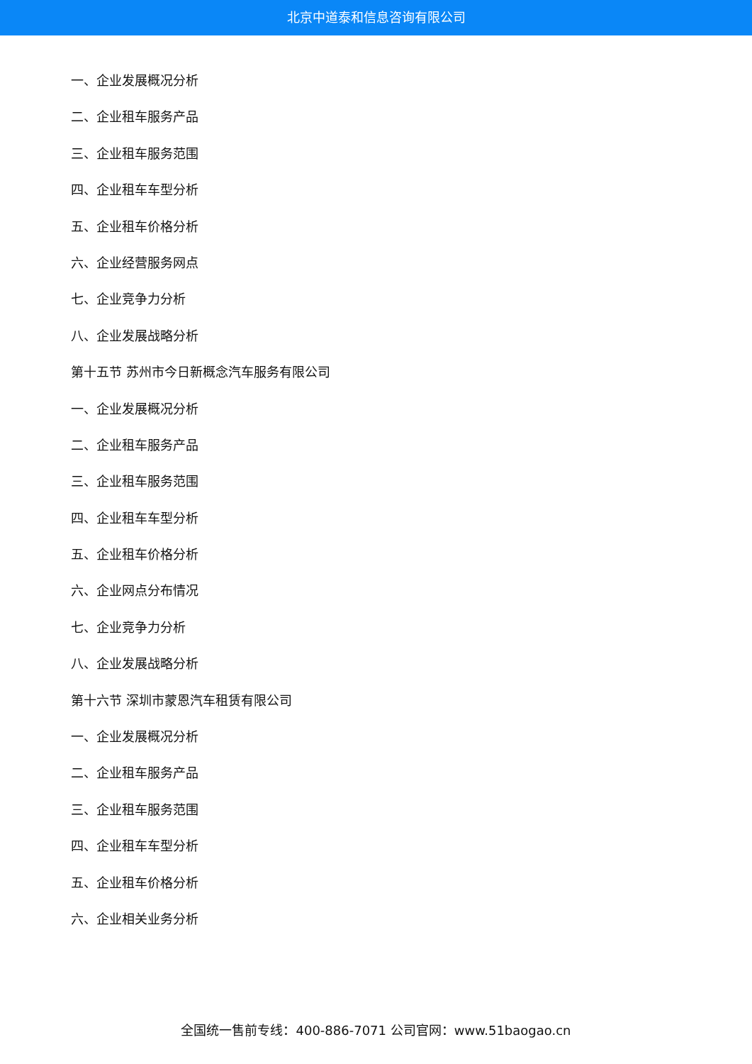北京中道泰和信息咨询有限公司
一、企业发展概况分析
二、企业租车服务产品
三、企业租车服务范围
四、企业租车车型分析
五、企业租车价格分析
六、企业经营服务网点
七、企业竞争力分析
八、企业发展战略分析
第十五节 苏州市今日新概念汽车服务有限公司
一、企业发展概况分析
二、企业租车服务产品
三、企业租车服务范围
四、企业租车车型分析
五、企业租车价格分析
六、企业网点分布情况
七、企业竞争力分析
八、企业发展战略分析
第十六节 深圳市蒙恩汽车租赁有限公司
一、企业发展概况分析
二、企业租车服务产品
三、企业租车服务范围
四、企业租车车型分析
五、企业租车价格分析
六、企业相关业务分析
全国统一售前专线：400-886-7071 公司官网：www.51baogao.cn